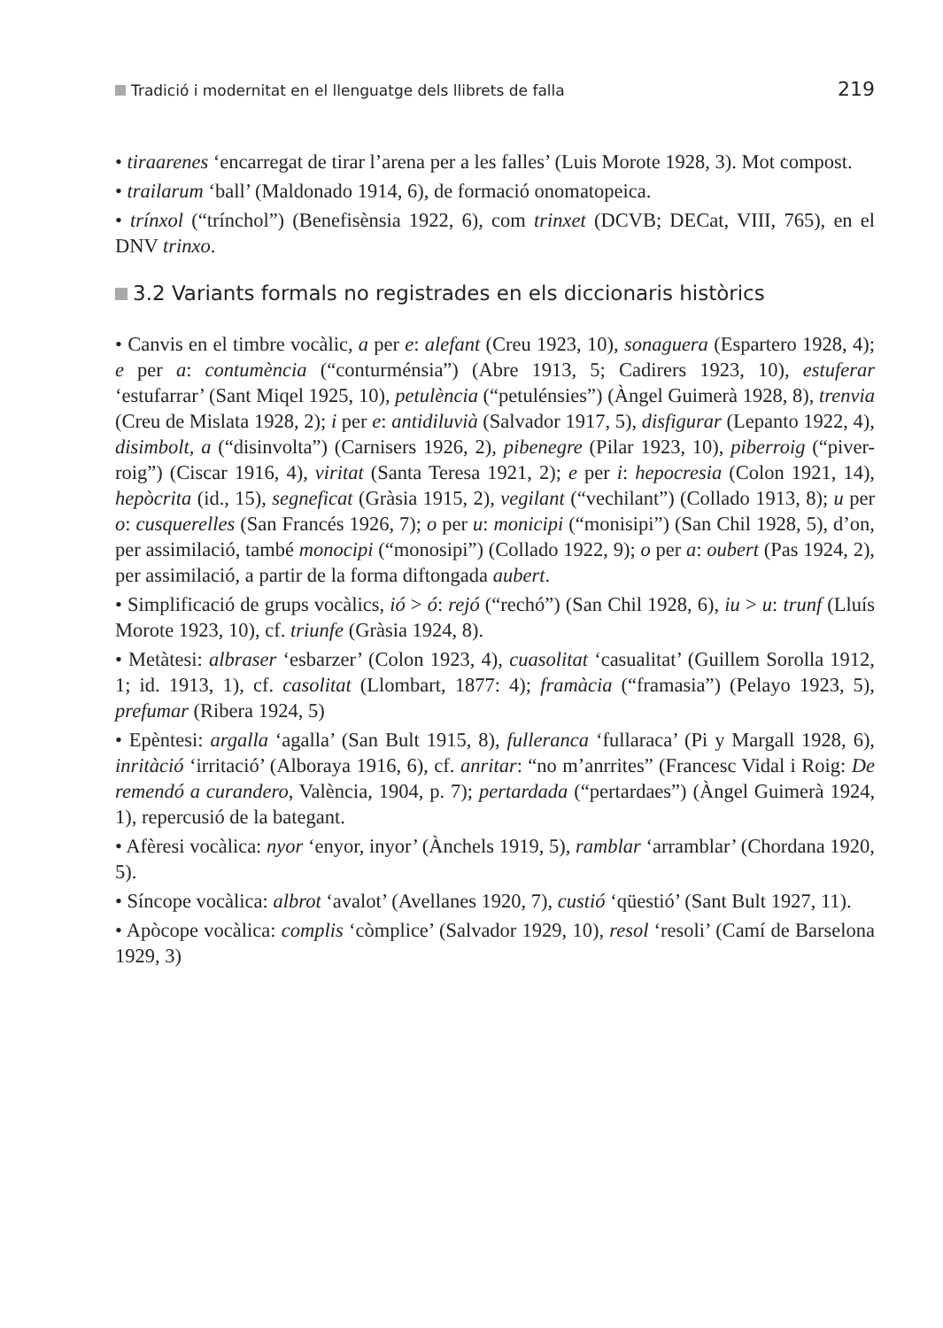Tradició i modernitat en el llenguatge dels llibrets de falla 219
• tiraarenes ‘encarregat de tirar l’arena per a les falles’ (Luis Morote 1928, 3). Mot compost.
• trailarum ‘ball’ (Maldonado 1914, 6), de formació onomatopeica.
• trínxol (“trínchol”) (Benefisènsia 1922, 6), com trinxet (DCVB; DECat, VIII, 765), en el DNV trinxo.
3.2 Variants formals no registrades en els diccionaris històrics
• Canvis en el timbre vocàlic, a per e: alefant (Creu 1923, 10), sonaguera (Espartero 1928, 4); e per a: contumència (“conturménsia”) (Abre 1913, 5; Cadirers 1923, 10), estuferar ‘estufarrar’ (Sant Miqel 1925, 10), petulència (“petulénsies”) (Àngel Guimerà 1928, 8), trenvia (Creu de Mislata 1928, 2); i per e: antidiluvià (Salvador 1917, 5), disfigurar (Lepanto 1922, 4), disimbolt, a (“disinvolta”) (Carnisers 1926, 2), pibenegre (Pilar 1923, 10), piberroig (“piver-roig”) (Ciscar 1916, 4), viritat (Santa Teresa 1921, 2); e per i: hepocresia (Colon 1921, 14), hepòcrita (id., 15), segneficat (Gràsia 1915, 2), vegilant (“vechilant”) (Collado 1913, 8); u per o: cusquerelles (San Francés 1926, 7); o per u: monicipi (“monisipi”) (San Chil 1928, 5), d’on, per assimilació, també monocipi (“monosipi”) (Collado 1922, 9); o per a: oubert (Pas 1924, 2), per assimilació, a partir de la forma diftongada aubert.
• Simplificació de grups vocàlics, ió > ó: rejó (“rechó”) (San Chil 1928, 6), iu > u: trunf (Lluís Morote 1923, 10), cf. triunfe (Gràsia 1924, 8).
• Metàtesi: albraser ‘esbarzer’ (Colon 1923, 4), cuasolitat ‘casualitat’ (Guillem Sorolla 1912, 1; id. 1913, 1), cf. casolitat (Llombart, 1877: 4); framàcia (“framasia”) (Pelayo 1923, 5), prefumar (Ribera 1924, 5)
• Epèntesi: argalla ‘agalla’ (San Bult 1915, 8), fulleranca ‘fullaraca’ (Pi y Margall 1928, 6), inritàció ‘irritació’ (Alboraya 1916, 6), cf. anritar: “no m’anrrites” (Francesc Vidal i Roig: De remendó a curandero, València, 1904, p. 7); pertardada (“pertardaes”) (Àngel Guimerà 1924, 1), repercusió de la bategant.
• Afèresi vocàlica: nyor ‘enyor, inyor’ (Ànchels 1919, 5), ramblar ‘arramblar’ (Chordana 1920, 5).
• Síncope vocàlica: albrot ‘avalot’ (Avellanes 1920, 7), custió ‘qüestió’ (Sant Bult 1927, 11).
• Apòcope vocàlica: complis ‘còmplice’ (Salvador 1929, 10), resol ‘resoli’ (Camí de Barselona 1929, 3)